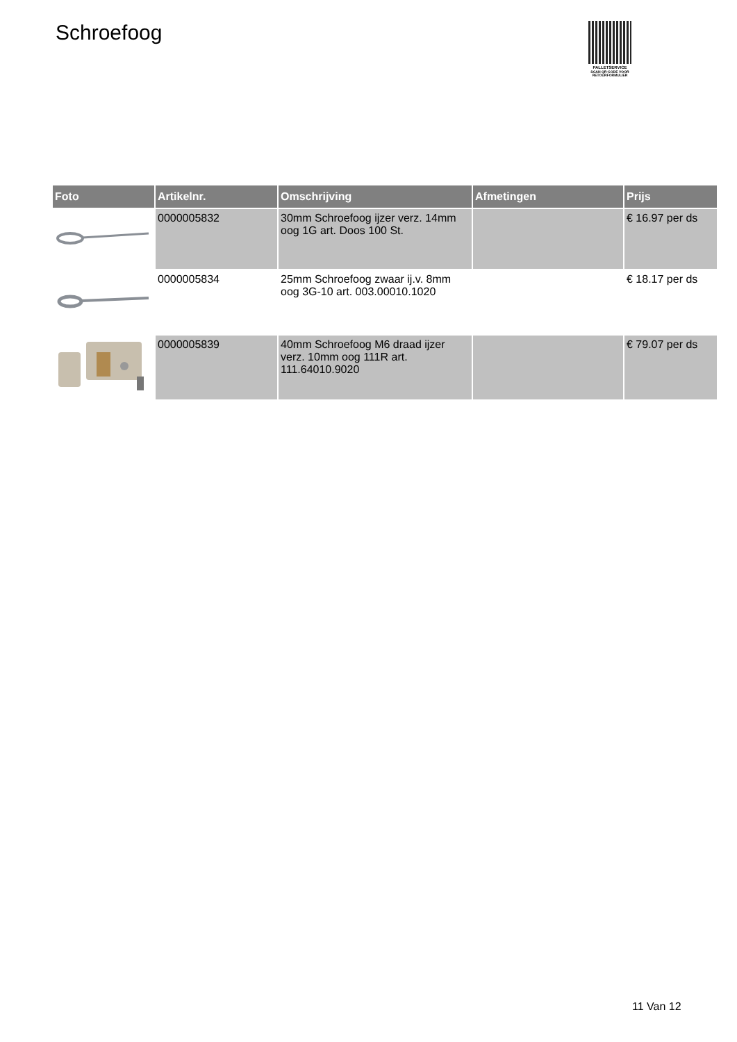Schroefoog
PALLETSERVICE
SCAN QR-CODE VOOR
RETOURFORMULIER
| Foto | Artikelnr. | Omschrijving | Afmetingen | Prijs |
| --- | --- | --- | --- | --- |
| | 0000005832 | 30mm Schroefoog ijzer verz. 14mm oog 1G art. Doos 100 St. | | € 16.97 per ds |
| | 0000005834 | 25mm Schroefoog zwaar ij.v. 8mm oog 3G-10 art. 003.00010.1020 | | € 18.17 per ds |
| | 0000005839 | 40mm Schroefoog M6 draad ijzer verz. 10mm oog 111R art. 111.64010.9020 | | € 79.07 per ds |
11 Van 12